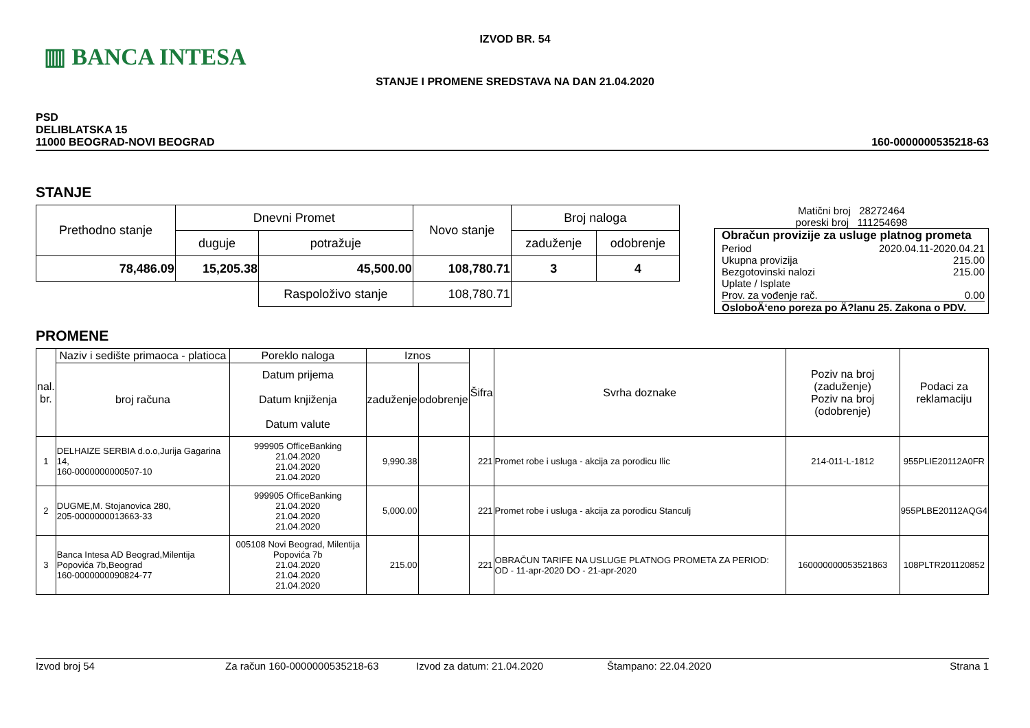▥ BANCA INTESA
IZVOD BR. 54
STANJE I PROMENE SREDSTAVA NA DAN 21.04.2020
PSD
DELIBLATSKA 15
11000 BEOGRAD-NOVI BEOGRAD
160-0000000535218-63
STANJE
| Prethodno stanje | Dnevni Promet | | Novo stanje | Broj naloga | |
| | duguje | potražuje | | zaduženje | odobrenje |
| 78,486.09 | 15,205.38 | 45,500.00 | 108,780.71 | 3 | 4 |
| | | Raspoloživo stanje | 108,780.71 | | |
Matični broj 28272464
poreski broj 111254698
Obračun provizije za usluge platnog prometa
Period 2020.04.11-2020.04.21
Ukupna provizija 215.00
Bezgotovinski nalozi 215.00
Uplate / Isplate
Prov. za vođenje rač. 0.00
OsloboÄ‘eno poreza po Ä?lanu 25. Zakona o PDV.
PROMENE
| nal. br. | Naziv i sedište primaoca - platioca | Poreklo naloga | Iznos | | Šifra | Svrha doznake | Poziv na broj (zaduženje) Poziv na broj (odobrenje) | Podaci za reklamaciju |
| --- | --- | --- | --- | --- | --- | --- | --- | --- |
| | broj računa | Datum prijema Datum knjiženja Datum valute | zaduženje | odobrenje | | | | |
| 1 | DELHAIZE SERBIA d.o.o,Jurija Gagarina 14, 160-0000000000507-10 | 999905 OfficeBanking 21.04.2020 21.04.2020 21.04.2020 | 9,990.38 | | 221 | Promet robe i usluga - akcija za porodicu Ilic | 214-011-L-1812 | 955PLIE20112A0FR |
| 2 | DUGME,M. Stojanovica 280, 205-0000000013663-33 | 999905 OfficeBanking 21.04.2020 21.04.2020 21.04.2020 | 5,000.00 | | 221 | Promet robe i usluga - akcija za porodicu Stanculj | | 955PLBE20112AQG4 |
| 3 | Banca Intesa AD Beograd,Milentija Popovića 7b,Beograd 160-0000000090824-77 | 005108 Novi Beograd, Milentija Popovića 7b 21.04.2020 21.04.2020 21.04.2020 | 215.00 | | 221 | OBRAČUN TARIFE NA USLUGE PLATNOG PROMETA ZA PERIOD: OD - 11-apr-2020 DO - 21-apr-2020 | 160000000053521863 | 108PLTR201120852 |
Izvod broj 54 Za račun 160-0000000535218-63 Izvod za datum: 21.04.2020 Štampano: 22.04.2020 Strana 1